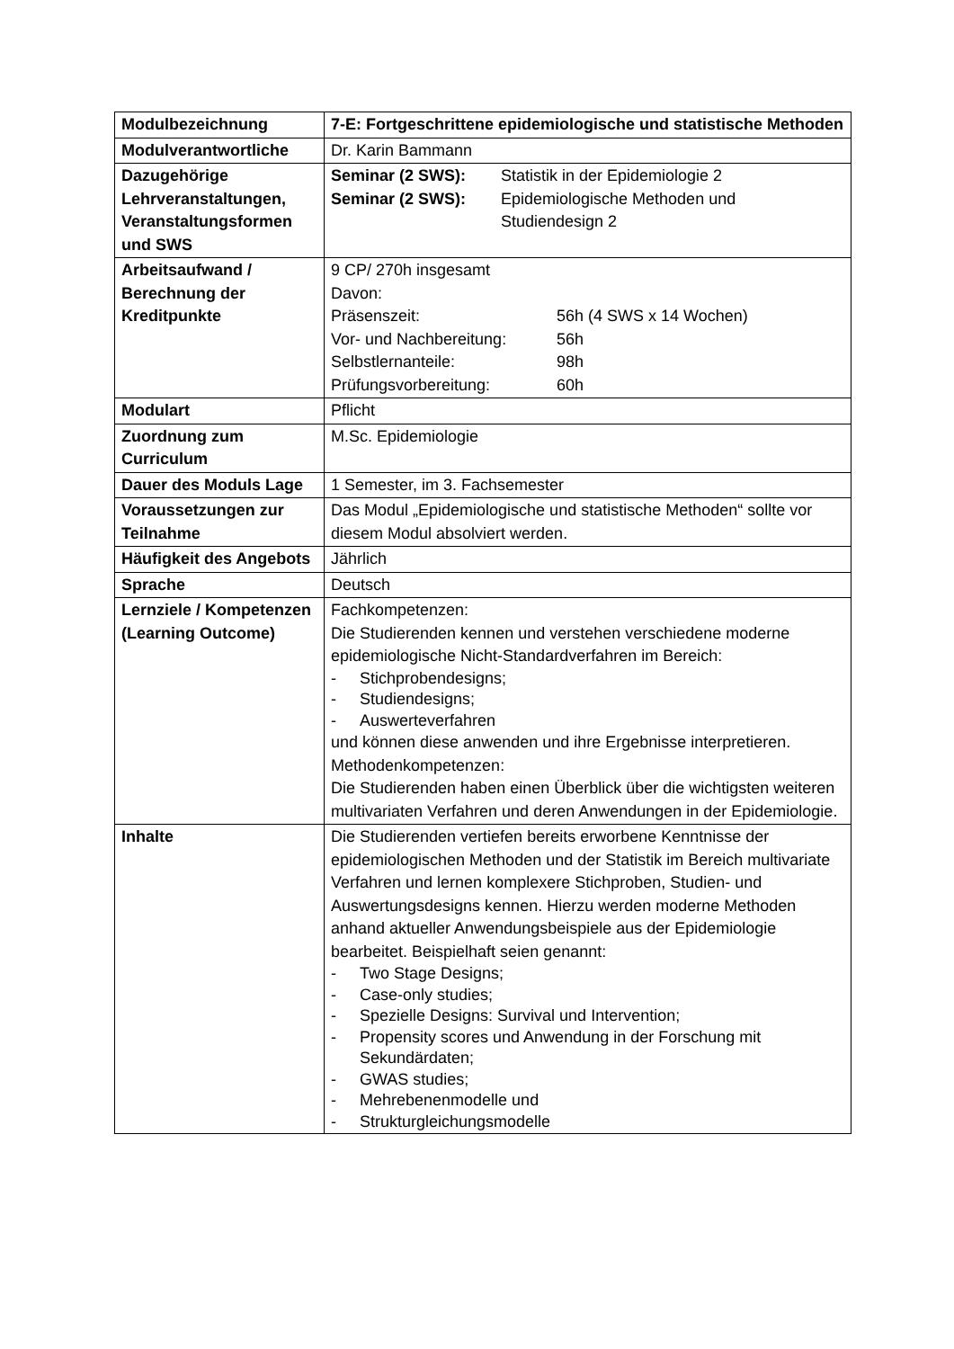| Modulbezeichnung | 7-E: Fortgeschrittene epidemiologische und statistische Methoden |
| Modulverantwortliche | Dr. Karin Bammann |
| Dazugehörige Lehrveranstaltungen, Veranstaltungsformen und SWS | / Seminar (2 SWS): / Statistik in der Epidemiologie 2 / / Seminar (2 SWS): / Epidemiologische Methoden und Studiendesign 2 / |
| Arbeitsaufwand / Berechnung der Kreditpunkte | 9 CP/ 270h insgesamt Davon: / Präsenszeit: / 56h (4 SWS x 14 Wochen) / / Vor- und Nachbereitung: / 56h / / Selbstlernanteile: / 98h / / Prüfungsvorbereitung: / 60h / |
| Modulart | Pflicht |
| Zuordnung zum Curriculum | M.Sc. Epidemiologie |
| Dauer des Moduls Lage | 1 Semester, im 3. Fachsemester |
| Voraussetzungen zur Teilnahme | Das Modul „Epidemiologische und statistische Methoden“ sollte vor diesem Modul absolviert werden. |
| Häufigkeit des Angebots | Jährlich |
| Sprache | Deutsch |
| Lernziele / Kompetenzen (Learning Outcome) | Fachkompetenzen: Die Studierenden kennen und verstehen verschiedene moderne epidemiologische Nicht-Standardverfahren im Bereich: - Stichprobendesigns; - Studiendesigns; - Auswerteverfahren und können diese anwenden und ihre Ergebnisse interpretieren. Methodenkompetenzen: Die Studierenden haben einen Überblick über die wichtigsten weiteren multivariaten Verfahren und deren Anwendungen in der Epidemiologie. |
| Inhalte | Die Studierenden vertiefen bereits erworbene Kenntnisse der epidemiologischen Methoden und der Statistik im Bereich multivariate Verfahren und lernen komplexere Stichproben, Studien- und Auswertungsdesigns kennen. Hierzu werden moderne Methoden anhand aktueller Anwendungsbeispiele aus der Epidemiologie bearbeitet. Beispielhaft seien genannt: - Two Stage Designs; - Case-only studies; - Spezielle Designs: Survival und Intervention; - Propensity scores und Anwendung in der Forschung mit Sekundärdaten; - GWAS studies; - Mehrebenenmodelle und - Strukturgleichungsmodelle |